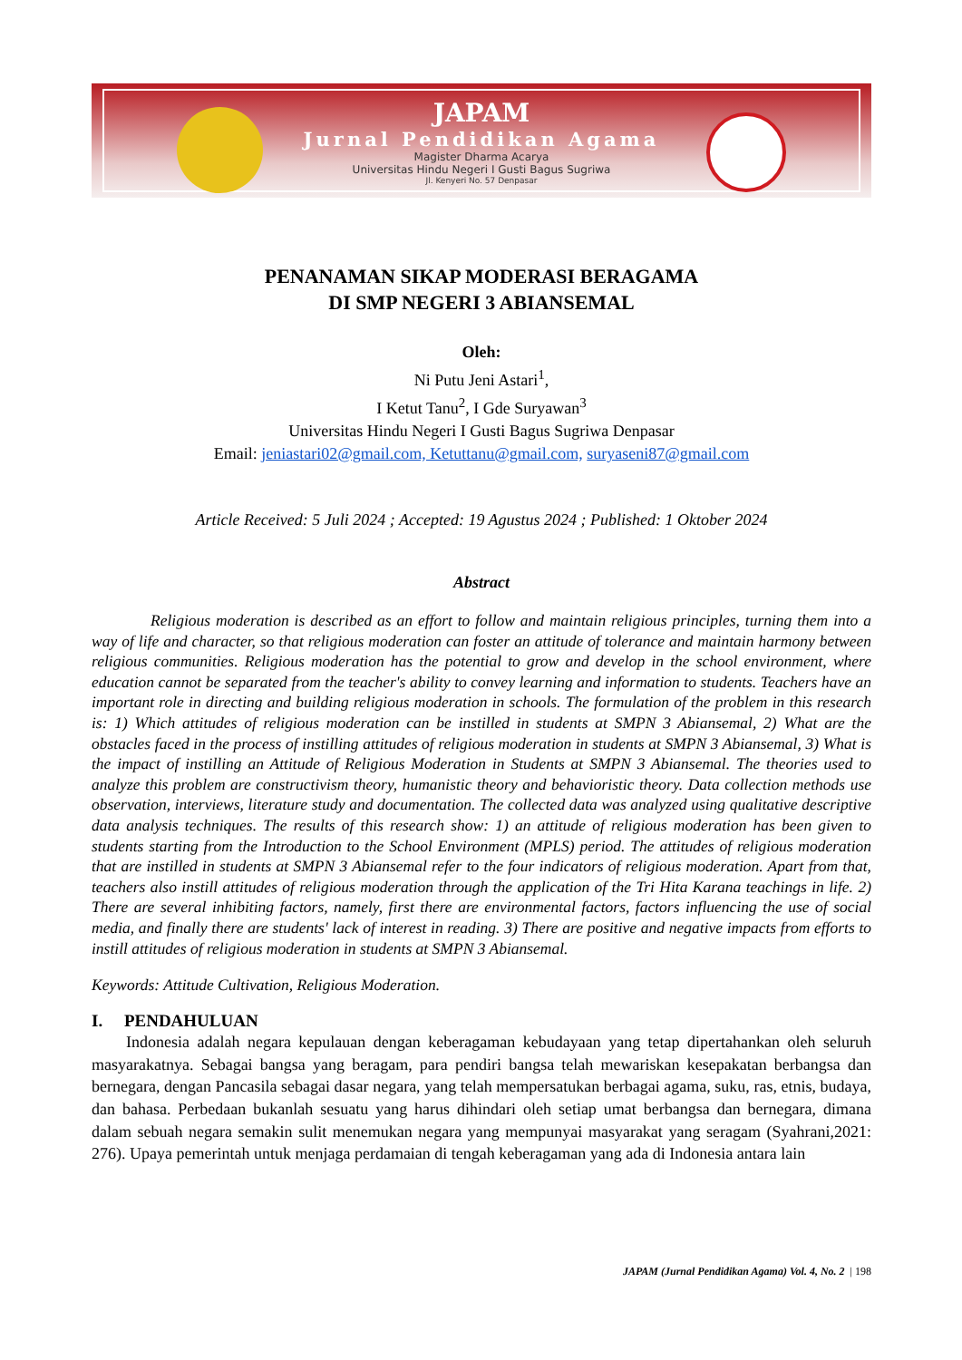JAPAM
Jurnal Pendidikan Agama
Magister Dharma Acarya
Universitas Hindu Negeri I Gusti Bagus Sugriwa
Jl. Kenyeri No. 57 Denpasar
PENANAMAN SIKAP MODERASI BERAGAMA
DI SMP NEGERI 3 ABIANSEMAL
Oleh:
Ni Putu Jeni Astari<sup>1</sup>,
I Ketut Tanu<sup>2</sup>, I Gde Suryawan<sup>3</sup>
Universitas Hindu Negeri I Gusti Bagus Sugriwa Denpasar
Email: jeniastari02@gmail.com, Ketuttanu@gmail.com, suryaseni87@gmail.com
Article Received: 5 Juli 2024 ; Accepted: 19 Agustus 2024 ; Published: 1 Oktober 2024
Abstract
Religious moderation is described as an effort to follow and maintain religious principles, turning them into a way of life and character, so that religious moderation can foster an attitude of tolerance and maintain harmony between religious communities. Religious moderation has the potential to grow and develop in the school environment, where education cannot be separated from the teacher's ability to convey learning and information to students. Teachers have an important role in directing and building religious moderation in schools. The formulation of the problem in this research is: 1) Which attitudes of religious moderation can be instilled in students at SMPN 3 Abiansemal, 2) What are the obstacles faced in the process of instilling attitudes of religious moderation in students at SMPN 3 Abiansemal, 3) What is the impact of instilling an Attitude of Religious Moderation in Students at SMPN 3 Abiansemal. The theories used to analyze this problem are constructivism theory, humanistic theory and behavioristic theory. Data collection methods use observation, interviews, literature study and documentation. The collected data was analyzed using qualitative descriptive data analysis techniques. The results of this research show: 1) an attitude of religious moderation has been given to students starting from the Introduction to the School Environment (MPLS) period. The attitudes of religious moderation that are instilled in students at SMPN 3 Abiansemal refer to the four indicators of religious moderation. Apart from that, teachers also instill attitudes of religious moderation through the application of the Tri Hita Karana teachings in life. 2) There are several inhibiting factors, namely, first there are environmental factors, factors influencing the use of social media, and finally there are students' lack of interest in reading. 3) There are positive and negative impacts from efforts to instill attitudes of religious moderation in students at SMPN 3 Abiansemal.
Keywords: Attitude Cultivation, Religious Moderation.
I. PENDAHULUAN
Indonesia adalah negara kepulauan dengan keberagaman kebudayaan yang tetap dipertahankan oleh seluruh masyarakatnya. Sebagai bangsa yang beragam, para pendiri bangsa telah mewariskan kesepakatan berbangsa dan bernegara, dengan Pancasila sebagai dasar negara, yang telah mempersatukan berbagai agama, suku, ras, etnis, budaya, dan bahasa. Perbedaan bukanlah sesuatu yang harus dihindari oleh setiap umat berbangsa dan bernegara, dimana dalam sebuah negara semakin sulit menemukan negara yang mempunyai masyarakat yang seragam (Syahrani,2021: 276). Upaya pemerintah untuk menjaga perdamaian di tengah keberagaman yang ada di Indonesia antara lain
JAPAM (Jurnal Pendidikan Agama) Vol. 4, No. 2 | 198